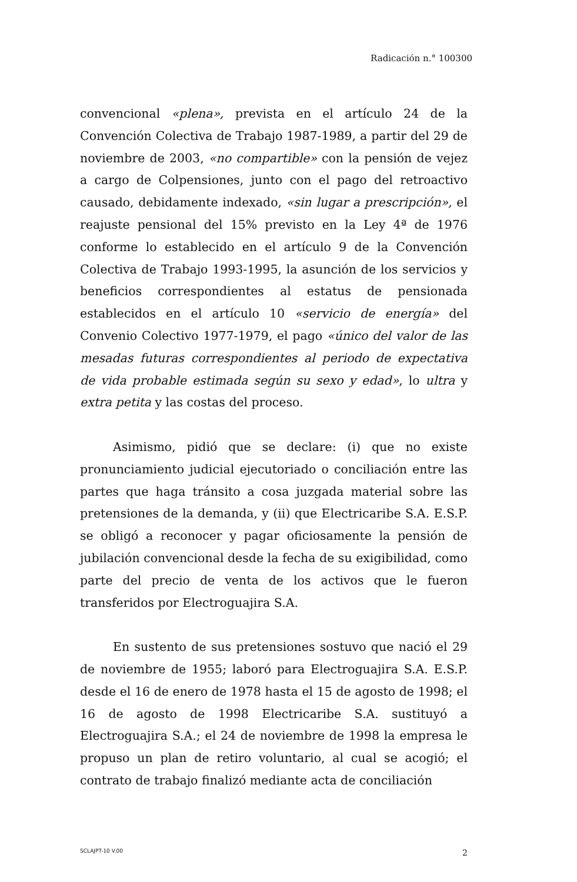Radicación n.° 100300
convencional «plena», prevista en el artículo 24 de la Convención Colectiva de Trabajo 1987-1989, a partir del 29 de noviembre de 2003, «no compartible» con la pensión de vejez a cargo de Colpensiones, junto con el pago del retroactivo causado, debidamente indexado, «sin lugar a prescripción», el reajuste pensional del 15% previsto en la Ley 4ª de 1976 conforme lo establecido en el artículo 9 de la Convención Colectiva de Trabajo 1993-1995, la asunción de los servicios y beneficios correspondientes al estatus de pensionada establecidos en el artículo 10 «servicio de energía» del Convenio Colectivo 1977-1979, el pago «único del valor de las mesadas futuras correspondientes al periodo de expectativa de vida probable estimada según su sexo y edad», lo ultra y extra petita y las costas del proceso.
Asimismo, pidió que se declare: (i) que no existe pronunciamiento judicial ejecutoriado o conciliación entre las partes que haga tránsito a cosa juzgada material sobre las pretensiones de la demanda, y (ii) que Electricaribe S.A. E.S.P. se obligó a reconocer y pagar oficiosamente la pensión de jubilación convencional desde la fecha de su exigibilidad, como parte del precio de venta de los activos que le fueron transferidos por Electroguajira S.A.
En sustento de sus pretensiones sostuvo que nació el 29 de noviembre de 1955; laboró para Electroguajira S.A. E.S.P. desde el 16 de enero de 1978 hasta el 15 de agosto de 1998; el 16 de agosto de 1998 Electricaribe S.A. sustituyó a Electroguajira S.A.; el 24 de noviembre de 1998 la empresa le propuso un plan de retiro voluntario, al cual se acogió; el contrato de trabajo finalizó mediante acta de conciliación
SCLAJPT-10 V.00 2